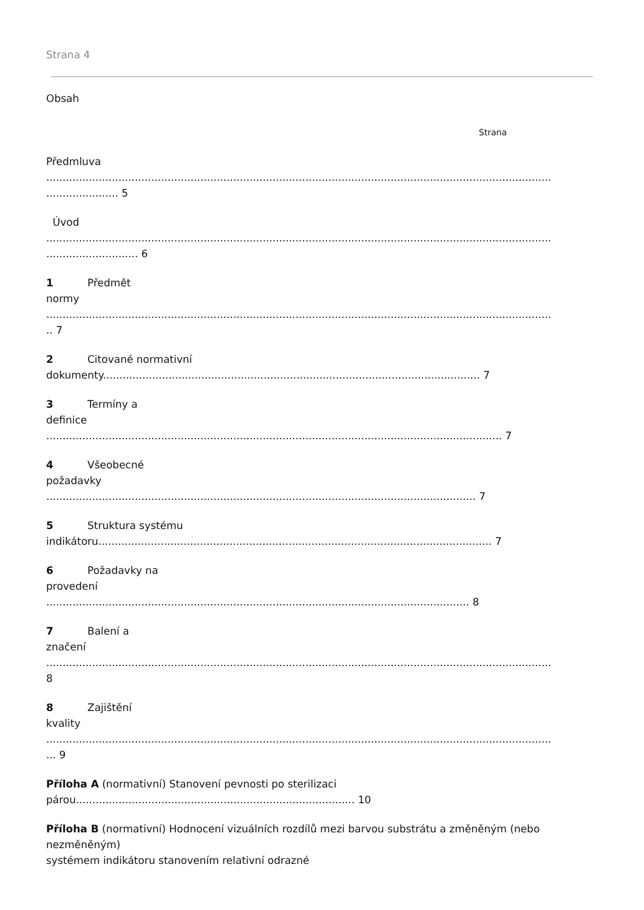Strana 4
Obsah
Strana
Předmluva
..........................................................................................................................................................
...................... 5
Úvod
..........................................................................................................................................................
............................ 6
1 Předmět
normy
..........................................................................................................................................................
.. 7
2 Citované normativní
dokumenty................................................................................................................... 7
3 Termíny a
definice
........................................................................................................................................... 7
4 Všeobecné
požadavky
................................................................................................................................... 7
5 Struktura systému
indikátoru........................................................................................................................ 7
6 Požadavky na
provedení
................................................................................................................................. 8
7 Balení a
značení
..........................................................................................................................................................
8
8 Zajištění
kvality
..........................................................................................................................................................
... 9
Příloha A (normativní) Stanovení pevnosti po sterilizaci
párou..................................................................................... 10
Příloha B (normativní) Hodnocení vizuálních rozdílů mezi barvou substrátu a změněným (nebo
nezměněným)
systémem indikátoru stanovením relativní odrazné